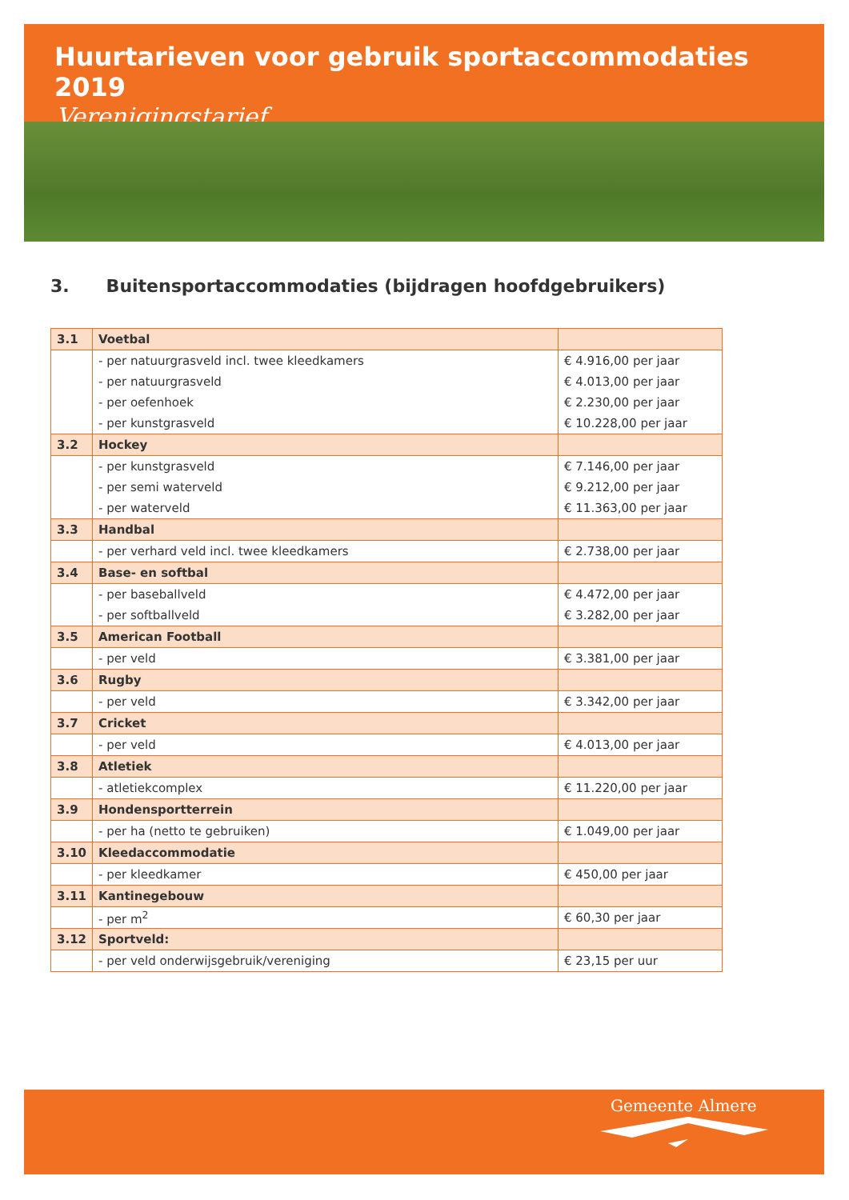Huurtarieven voor gebruik sportaccommodaties 2019
Verenigingstarief
3. Buitensportaccommodaties (bijdragen hoofdgebruikers)
| 3.1 | Voetbal | |
| | - per natuurgrasveld incl. twee kleedkamers | € 4.916,00 per jaar |
| | - per natuurgrasveld | € 4.013,00 per jaar |
| | - per oefenhoek | € 2.230,00 per jaar |
| | - per kunstgrasveld | € 10.228,00 per jaar |
| 3.2 | Hockey | |
| | - per kunstgrasveld | € 7.146,00 per jaar |
| | - per semi waterveld | € 9.212,00 per jaar |
| | - per waterveld | € 11.363,00 per jaar |
| 3.3 | Handbal | |
| | - per verhard veld incl. twee kleedkamers | € 2.738,00 per jaar |
| 3.4 | Base- en softbal | |
| | - per baseballveld | € 4.472,00 per jaar |
| | - per softballveld | € 3.282,00 per jaar |
| 3.5 | American Football | |
| | - per veld | € 3.381,00 per jaar |
| 3.6 | Rugby | |
| | - per veld | € 3.342,00 per jaar |
| 3.7 | Cricket | |
| | - per veld | € 4.013,00 per jaar |
| 3.8 | Atletiek | |
| | - atletiekcomplex | € 11.220,00 per jaar |
| 3.9 | Hondensportterrein | |
| | - per ha (netto te gebruiken) | € 1.049,00 per jaar |
| 3.10 | Kleedaccommodatie | |
| | - per kleedkamer | € 450,00 per jaar |
| 3.11 | Kantinegebouw | |
| | - per m<sup>2</sup> | € 60,30 per jaar |
| 3.12 | Sportveld: | |
| | - per veld onderwijsgebruik/vereniging | € 23,15 per uur |
Gemeente Almere